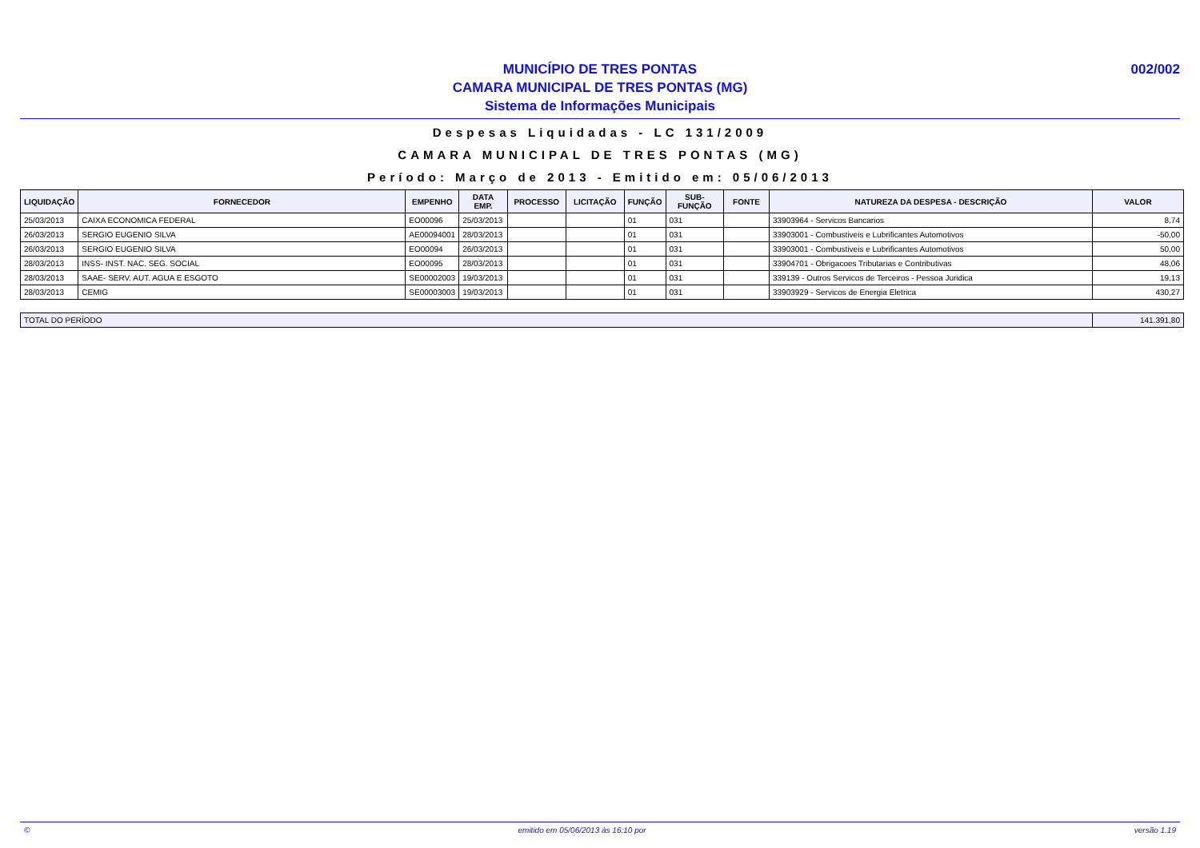MUNICÍPIO DE TRES PONTAS
CAMARA MUNICIPAL DE TRES PONTAS (MG)
Sistema de Informações Municipais
002/002
Despesas Liquidadas - LC 131/2009
CAMARA MUNICIPAL DE TRES PONTAS (MG)
Período: Março de 2013 - Emitido em: 05/06/2013
| LIQUIDAÇÃO | FORNECEDOR | EMPENHO | DATA EMP. | PROCESSO | LICITAÇÃO | FUNÇÃO | SUB-FUNÇÃO | FONTE | NATUREZA DA DESPESA - DESCRIÇÃO | VALOR |
| --- | --- | --- | --- | --- | --- | --- | --- | --- | --- | --- |
| 25/03/2013 | CAIXA ECONOMICA FEDERAL | EO00096 | 25/03/2013 | | | 01 | 031 | | 33903964 - Servicos Bancarios | 8,74 |
| 26/03/2013 | SERGIO EUGENIO SILVA | AE00094001 | 28/03/2013 | | | 01 | 031 | | 33903001 - Combustiveis e Lubrificantes Automotivos | -50,00 |
| 26/03/2013 | SERGIO EUGENIO SILVA | EO00094 | 26/03/2013 | | | 01 | 031 | | 33903001 - Combustiveis e Lubrificantes Automotivos | 50,00 |
| 28/03/2013 | INSS- INST. NAC. SEG. SOCIAL | EO00095 | 28/03/2013 | | | 01 | 031 | | 33904701 - Obrigacoes Tributarias e Contributivas | 48,06 |
| 28/03/2013 | SAAE- SERV. AUT. AGUA E ESGOTO | SE00002003 | 19/03/2013 | | | 01 | 031 | | 339139 - Outros Servicos de Terceiros - Pessoa Juridica | 19,13 |
| 28/03/2013 | CEMIG | SE00003003 | 19/03/2013 | | | 01 | 031 | | 33903929 - Servicos de Energia Eletrica | 430,27 |
| TOTAL DO PERÍODO | 141.391,80 |
© emitido em 05/06/2013 às 16:10 por versão 1.19